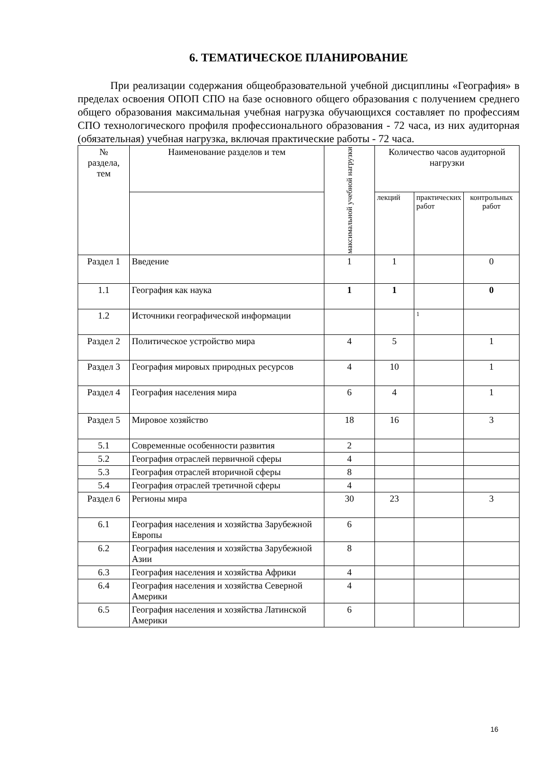6. ТЕМАТИЧЕСКОЕ ПЛАНИРОВАНИЕ
При реализации содержания общеобразовательной учебной дисциплины «География» в пределах освоения ОПОП СПО на базе основного общего образования с получением среднего общего образования максимальная учебная нагрузка обучающихся составляет по профессиям СПО технологического профиля профессионального образования - 72 часа, из них аудиторная (обязательная) учебная нагрузка, включая практические работы - 72 часа.
| № раздела, тем | Наименование разделов и тем | максимальной учебной нагрузки | Количество часов аудиторной нагрузки | | |
| --- | --- | --- | --- | --- | --- |
| | | | лекций | практических работ | контрольных работ |
| Раздел 1 | Введение | 1 | 1 | | 0 |
| 1.1 | География как наука | 1 | 1 | | 0 |
| 1.2 | Источники географической информации | | | 1 | |
| Раздел 2 | Политическое устройство мира | 4 | 5 | | 1 |
| Раздел 3 | География мировых природных ресурсов | 4 | 10 | | 1 |
| Раздел 4 | География населения мира | 6 | 4 | | 1 |
| Раздел 5 | Мировое хозяйство | 18 | 16 | | 3 |
| 5.1 | Современные особенности развития | 2 | | | |
| 5.2 | География отраслей первичной сферы | 4 | | | |
| 5.3 | География отраслей вторичной сферы | 8 | | | |
| 5.4 | География отраслей третичной сферы | 4 | | | |
| Раздел 6 | Регионы мира | 30 | 23 | | 3 |
| 6.1 | География населения и хозяйства Зарубежной Европы | 6 | | | |
| 6.2 | География населения и хозяйства Зарубежной Азии | 8 | | | |
| 6.3 | География населения и хозяйства Африки | 4 | | | |
| 6.4 | География населения и хозяйства Северной Америки | 4 | | | |
| 6.5 | География населения и хозяйства Латинской Америки | 6 | | | |
16